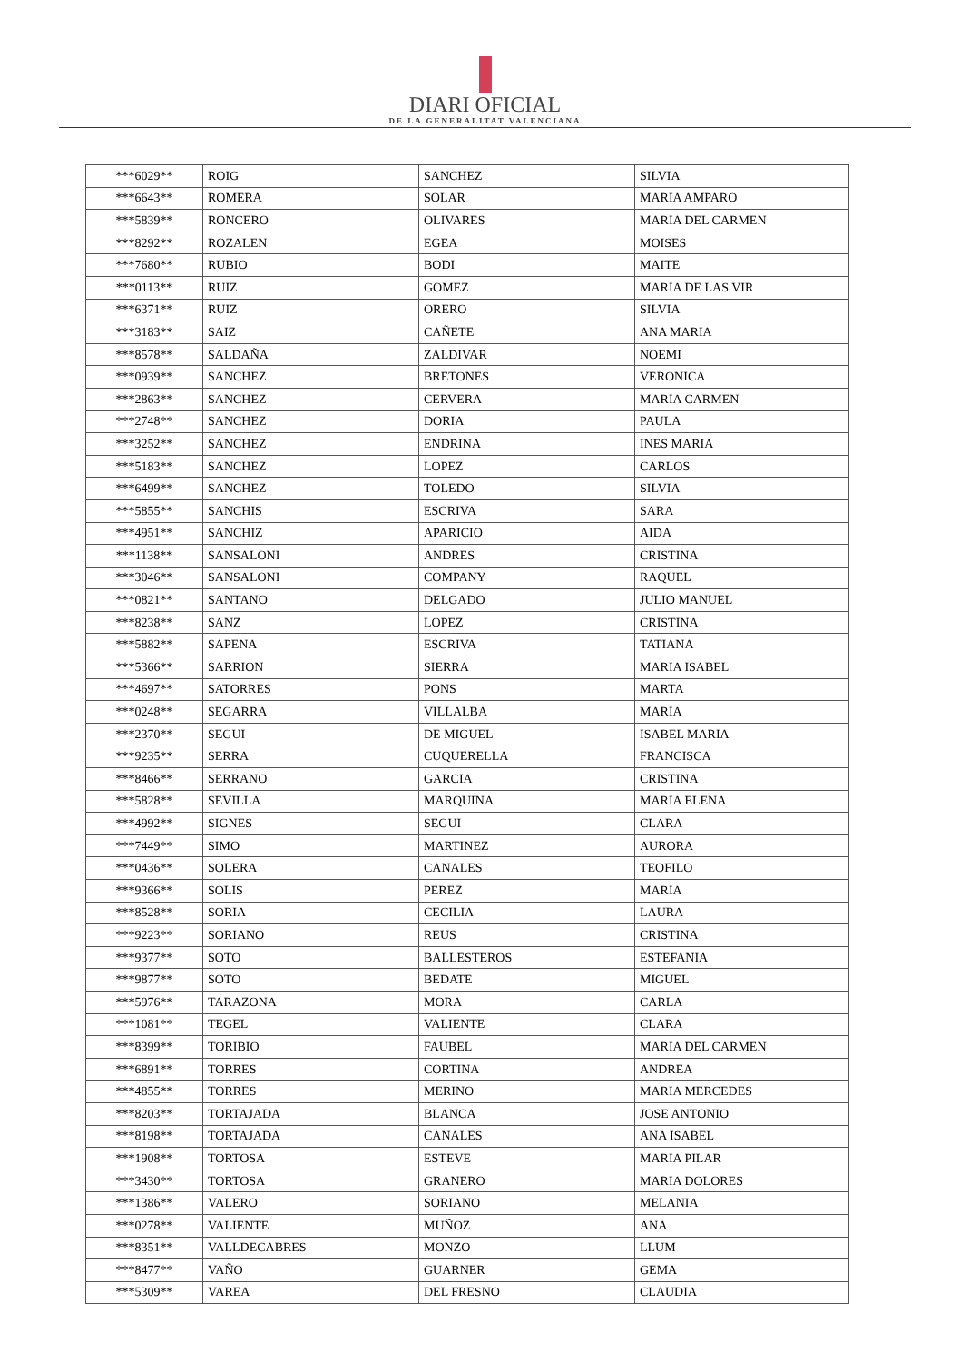DIARI OFICIAL
DE LA GENERALITAT VALENCIANA
| ***6029** | ROIG | SANCHEZ | SILVIA |
| ***6643** | ROMERA | SOLAR | MARIA AMPARO |
| ***5839** | RONCERO | OLIVARES | MARIA DEL CARMEN |
| ***8292** | ROZALEN | EGEA | MOISES |
| ***7680** | RUBIO | BODI | MAITE |
| ***0113** | RUIZ | GOMEZ | MARIA DE LAS VIR |
| ***6371** | RUIZ | ORERO | SILVIA |
| ***3183** | SAIZ | CAÑETE | ANA MARIA |
| ***8578** | SALDAÑA | ZALDIVAR | NOEMI |
| ***0939** | SANCHEZ | BRETONES | VERONICA |
| ***2863** | SANCHEZ | CERVERA | MARIA CARMEN |
| ***2748** | SANCHEZ | DORIA | PAULA |
| ***3252** | SANCHEZ | ENDRINA | INES MARIA |
| ***5183** | SANCHEZ | LOPEZ | CARLOS |
| ***6499** | SANCHEZ | TOLEDO | SILVIA |
| ***5855** | SANCHIS | ESCRIVA | SARA |
| ***4951** | SANCHIZ | APARICIO | AIDA |
| ***1138** | SANSALONI | ANDRES | CRISTINA |
| ***3046** | SANSALONI | COMPANY | RAQUEL |
| ***0821** | SANTANO | DELGADO | JULIO MANUEL |
| ***8238** | SANZ | LOPEZ | CRISTINA |
| ***5882** | SAPENA | ESCRIVA | TATIANA |
| ***5366** | SARRION | SIERRA | MARIA ISABEL |
| ***4697** | SATORRES | PONS | MARTA |
| ***0248** | SEGARRA | VILLALBA | MARIA |
| ***2370** | SEGUI | DE MIGUEL | ISABEL MARIA |
| ***9235** | SERRA | CUQUERELLA | FRANCISCA |
| ***8466** | SERRANO | GARCIA | CRISTINA |
| ***5828** | SEVILLA | MARQUINA | MARIA ELENA |
| ***4992** | SIGNES | SEGUI | CLARA |
| ***7449** | SIMO | MARTINEZ | AURORA |
| ***0436** | SOLERA | CANALES | TEOFILO |
| ***9366** | SOLIS | PEREZ | MARIA |
| ***8528** | SORIA | CECILIA | LAURA |
| ***9223** | SORIANO | REUS | CRISTINA |
| ***9377** | SOTO | BALLESTEROS | ESTEFANIA |
| ***9877** | SOTO | BEDATE | MIGUEL |
| ***5976** | TARAZONA | MORA | CARLA |
| ***1081** | TEGEL | VALIENTE | CLARA |
| ***8399** | TORIBIO | FAUBEL | MARIA DEL CARMEN |
| ***6891** | TORRES | CORTINA | ANDREA |
| ***4855** | TORRES | MERINO | MARIA MERCEDES |
| ***8203** | TORTAJADA | BLANCA | JOSE ANTONIO |
| ***8198** | TORTAJADA | CANALES | ANA ISABEL |
| ***1908** | TORTOSA | ESTEVE | MARIA PILAR |
| ***3430** | TORTOSA | GRANERO | MARIA DOLORES |
| ***1386** | VALERO | SORIANO | MELANIA |
| ***0278** | VALIENTE | MUÑOZ | ANA |
| ***8351** | VALLDECABRES | MONZO | LLUM |
| ***8477** | VAÑO | GUARNER | GEMA |
| ***5309** | VAREA | DEL FRESNO | CLAUDIA |